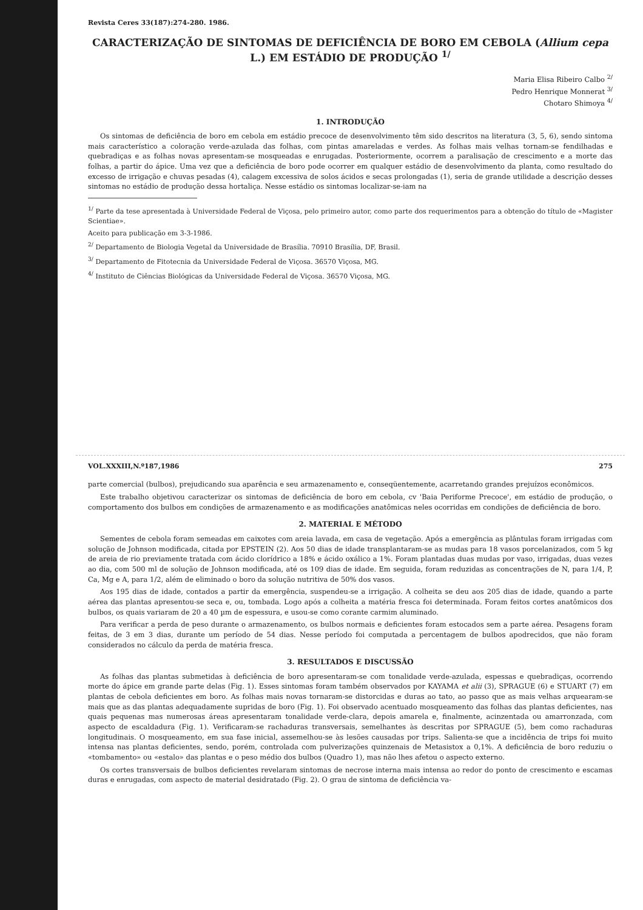Revista Ceres 33(187):274-280. 1986.
CARACTERIZAÇÃO DE SINTOMAS DE DEFICIÊNCIA DE BORO EM CEBOLA (Allium cepa L.) EM ESTÁDIO DE PRODUÇÃO <sup>1/</sup>
Maria Elisa Ribeiro Calbo <sup>2/</sup>
Pedro Henrique Monnerat <sup>3/</sup>
Chotaro Shimoya <sup>4/</sup>
1. INTRODUÇÃO
Os sintomas de deficiência de boro em cebola em estádio precoce de desenvolvimento têm sido descritos na literatura (3, 5, 6), sendo sintoma mais característico a coloração verde-azulada das folhas, com pintas amareladas e verdes. As folhas mais velhas tornam-se fendilhadas e quebradiças e as folhas novas apresentam-se mosqueadas e enrugadas. Posteriormente, ocorrem a paralisação de crescimento e a morte das folhas, a partir do ápice. Uma vez que a deficiência de boro pode ocorrer em qualquer estádio de desenvolvimento da planta, como resultado do excesso de irrigação e chuvas pesadas (4), calagem excessiva de solos ácidos e secas prolongadas (1), seria de grande utilidade a descrição desses sintomas no estádio de produção dessa hortaliça. Nesse estádio os sintomas localizar-se-iam na
<sup>1/</sup> Parte da tese apresentada à Universidade Federal de Viçosa, pelo primeiro autor, como parte dos requerimentos para a obtenção do título de «Magister Scientiae».
Aceito para publicação em 3-3-1986.
<sup>2/</sup> Departamento de Biologia Vegetal da Universidade de Brasília. 70910 Brasília, DF, Brasil.
<sup>3/</sup> Departamento de Fitotecnia da Universidade Federal de Viçosa. 36570 Viçosa, MG.
<sup>4/</sup> Instituto de Ciências Biológicas da Universidade Federal de Viçosa. 36570 Viçosa, MG.
VOL.XXXIII,N.º187,1986 275
parte comercial (bulbos), prejudicando sua aparência e seu armazenamento e, conseqüentemente, acarretando grandes prejuízos econômicos.
Este trabalho objetivou caracterizar os sintomas de deficiência de boro em cebola, cv 'Baia Periforme Precoce', em estádio de produção, o comportamento dos bulbos em condições de armazenamento e as modificações anatômicas neles ocorridas em condições de deficiência de boro.
2. MATERIAL E MÉTODO
Sementes de cebola foram semeadas em caixotes com areia lavada, em casa de vegetação. Após a emergência as plântulas foram irrigadas com solução de Johnson modificada, citada por EPSTEIN (2). Aos 50 dias de idade transplantaram-se as mudas para 18 vasos porcelanizados, com 5 kg de areia de rio previamente tratada com ácido clorídrico a 18% e ácido oxálico a 1%. Foram plantadas duas mudas por vaso, irrigadas, duas vezes ao dia, com 500 ml de solução de Johnson modificada, até os 109 dias de idade. Em seguida, foram reduzidas as concentrações de N, para 1/4, P, Ca, Mg e A, para 1/2, além de eliminado o boro da solução nutritiva de 50% dos vasos.
Aos 195 dias de idade, contados a partir da emergência, suspendeu-se a irrigação. A colheita se deu aos 205 dias de idade, quando a parte aérea das plantas apresentou-se seca e, ou, tombada. Logo após a colheita a matéria fresca foi determinada. Foram feitos cortes anatômicos dos bulbos, os quais variaram de 20 a 40 µm de espessura, e usou-se como corante carmim aluminado.
Para verificar a perda de peso durante o armazenamento, os bulbos normais e deficientes foram estocados sem a parte aérea. Pesagens foram feitas, de 3 em 3 dias, durante um período de 54 dias. Nesse período foi computada a percentagem de bulbos apodrecidos, que não foram considerados no cálculo da perda de matéria fresca.
3. RESULTADOS E DISCUSSÃO
As folhas das plantas submetidas à deficiência de boro apresentaram-se com tonalidade verde-azulada, espessas e quebradiças, ocorrendo morte do ápice em grande parte delas (Fig. 1). Esses sintomas foram também observados por KAYAMA et alii (3), SPRAGUE (6) e STUART (7) em plantas de cebola deficientes em boro. As folhas mais novas tornaram-se distorcidas e duras ao tato, ao passo que as mais velhas arquearam-se mais que as das plantas adequadamente supridas de boro (Fig. 1). Foi observado acentuado mosqueamento das folhas das plantas deficientes, nas quais pequenas mas numerosas áreas apresentaram tonalidade verde-clara, depois amarela e, finalmente, acinzentada ou amarronzada, com aspecto de escaldadura (Fig. 1). Verificaram-se rachaduras transversais, semelhantes às descritas por SPRAGUE (5), bem como rachaduras longitudinais. O mosqueamento, em sua fase inicial, assemelhou-se às lesões causadas por trips. Salienta-se que a incidência de trips foi muito intensa nas plantas deficientes, sendo, porém, controlada com pulverizações quinzenais de Metasistox a 0,1%. A deficiência de boro reduziu o «tombamento» ou «estalo» das plantas e o peso médio dos bulbos (Quadro 1), mas não lhes afetou o aspecto externo.
Os cortes transversais de bulbos deficientes revelaram sintomas de necrose interna mais intensa ao redor do ponto de crescimento e escamas duras e enrugadas, com aspecto de material desidratado (Fig. 2). O grau de sintoma de deficiência va-